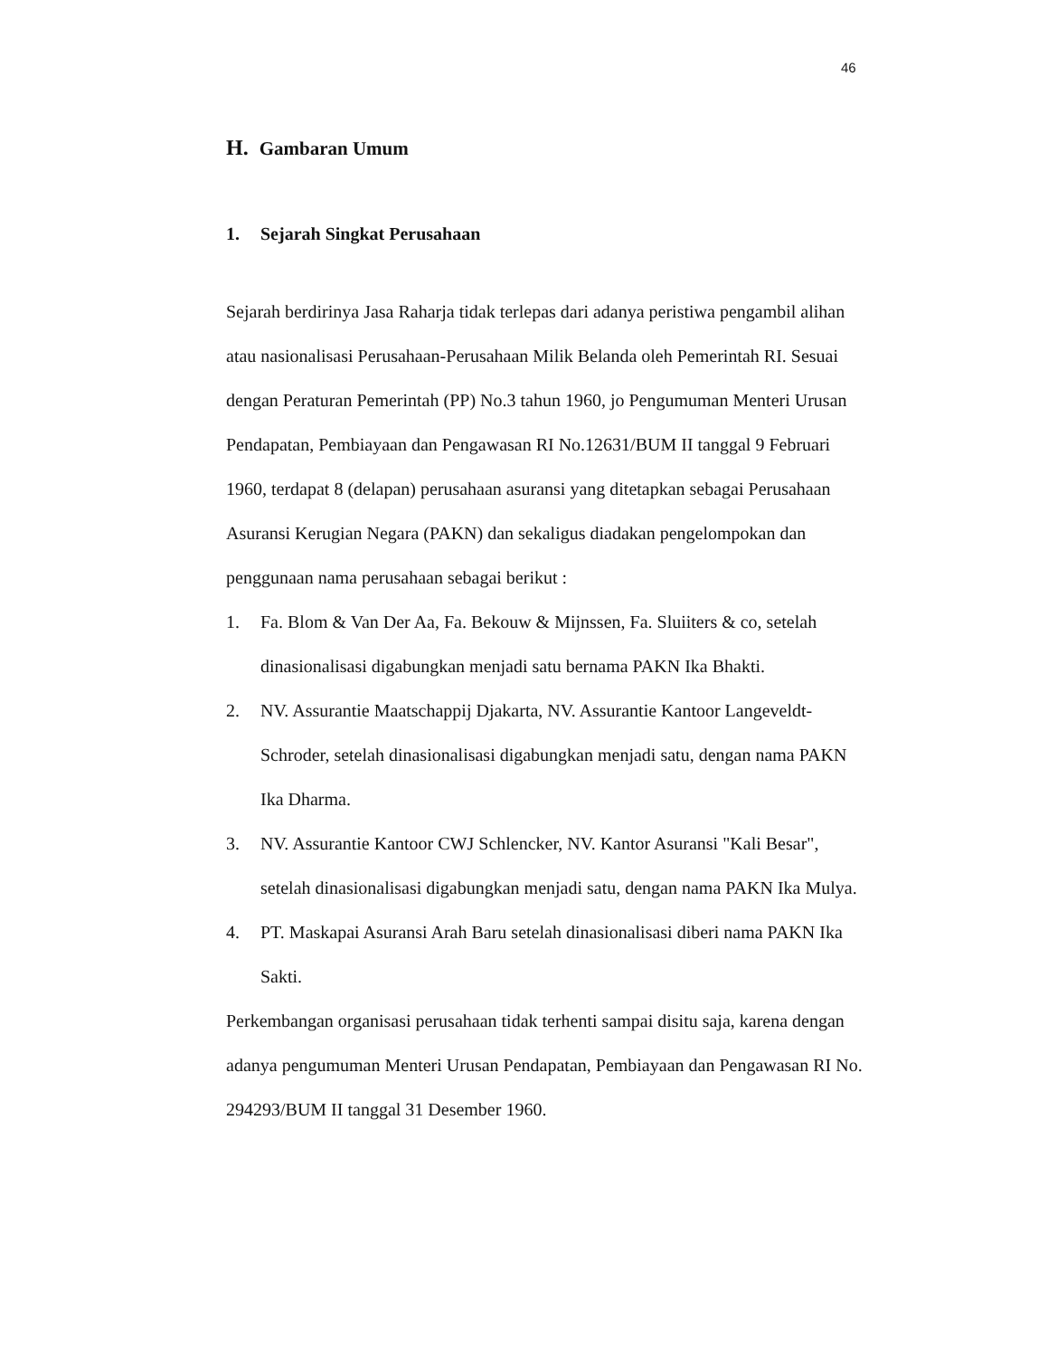46
H. Gambaran Umum
1. Sejarah Singkat Perusahaan
Sejarah berdirinya Jasa Raharja tidak terlepas dari adanya peristiwa pengambil alihan atau nasionalisasi Perusahaan-Perusahaan Milik Belanda oleh Pemerintah RI. Sesuai dengan Peraturan Pemerintah (PP) No.3 tahun 1960, jo Pengumuman Menteri Urusan Pendapatan, Pembiayaan dan Pengawasan RI No.12631/BUM II tanggal 9 Februari 1960, terdapat 8 (delapan) perusahaan asuransi yang ditetapkan sebagai Perusahaan Asuransi Kerugian Negara (PAKN) dan sekaligus diadakan pengelompokan dan penggunaan nama perusahaan sebagai berikut :
1. Fa. Blom & Van Der Aa, Fa. Bekouw & Mijnssen, Fa. Sluiiters & co, setelah dinasionalisasi digabungkan menjadi satu bernama PAKN Ika Bhakti.
2. NV. Assurantie Maatschappij Djakarta, NV. Assurantie Kantoor Langeveldt-Schroder, setelah dinasionalisasi digabungkan menjadi satu, dengan nama PAKN Ika Dharma.
3. NV. Assurantie Kantoor CWJ Schlencker, NV. Kantor Asuransi "Kali Besar", setelah dinasionalisasi digabungkan menjadi satu, dengan nama PAKN Ika Mulya.
4. PT. Maskapai Asuransi Arah Baru setelah dinasionalisasi diberi nama PAKN Ika Sakti.
Perkembangan organisasi perusahaan tidak terhenti sampai disitu saja, karena dengan adanya pengumuman Menteri Urusan Pendapatan, Pembiayaan dan Pengawasan RI No. 294293/BUM II tanggal 31 Desember 1960.